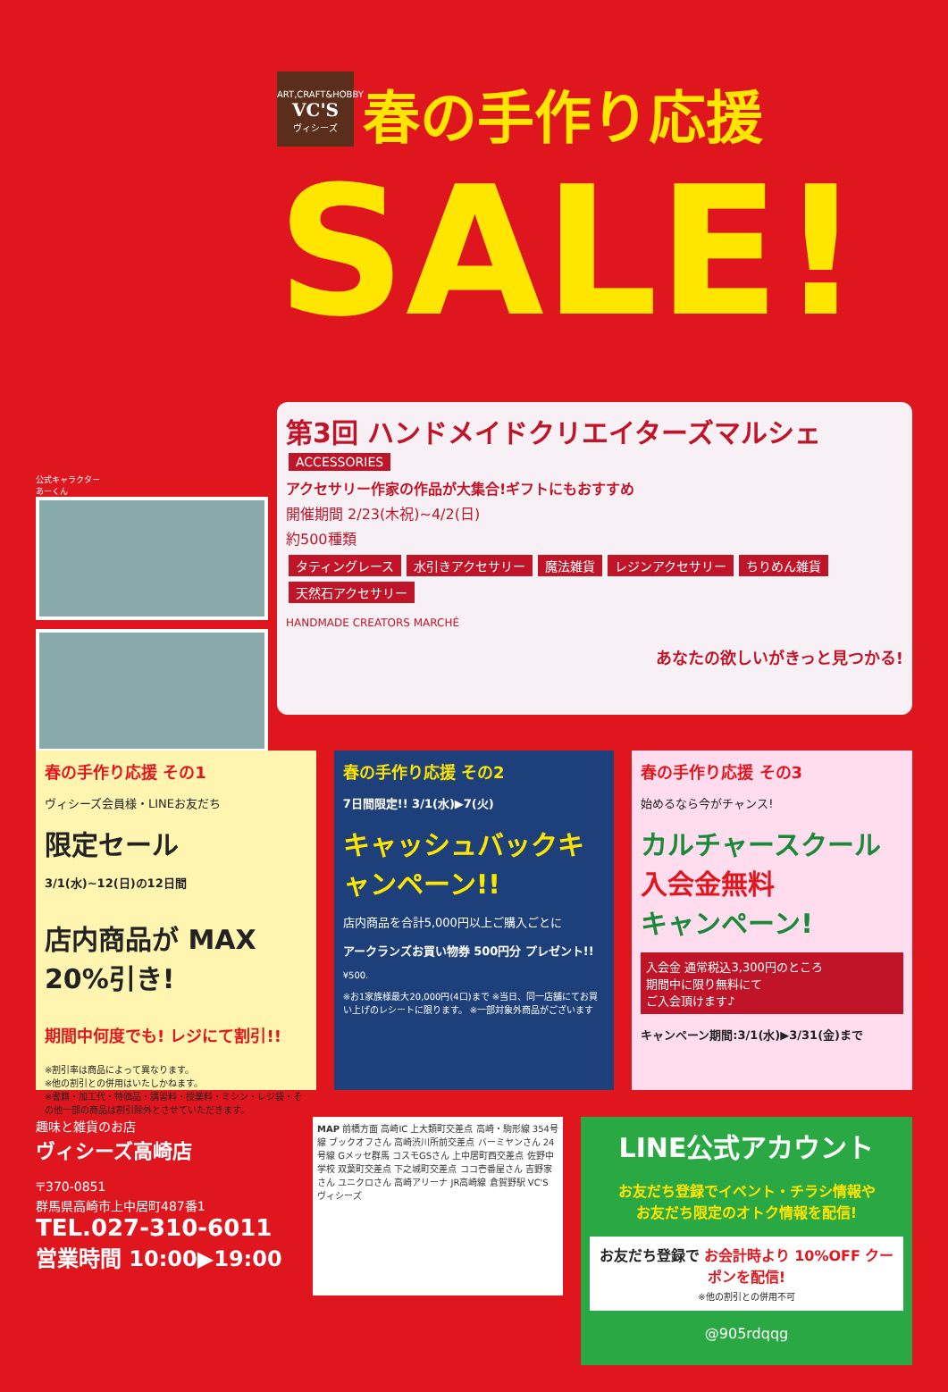ART,CRAFT&HOBBY VC'S ヴィシーズ
春の手作り応援
SALE!
公式キャラクター
あーくん
第3回 ハンドメイドクリエイターズマルシェ
ACCESSORIES
アクセサリー作家の作品が大集合!ギフトにもおすすめ
開催期間 2/23(木祝)~4/2(日)
約500種類
タティングレース 水引きアクセサリー 魔法雑貨 レジンアクセサリー ちりめん雑貨 天然石アクセサリー
HANDMADE CREATORS MARCHÉ
あなたの欲しいがきっと見つかる!
春の手作り応援 その1
ヴィシーズ会員様・LINEお友だち
限定セール
3/1(水)~12(日)の12日間
店内商品が MAX 20%引き!
期間中何度でも! レジにて割引!!
※割引率は商品によって異なります。
※他の割引との併用はいたしかねます。
※書籍・加工代・特価品・講習料・授業料・ミシン・レジ袋・その他一部の商品は割引除外とさせていただきます。
春の手作り応援 その2
7日間限定!! 3/1(水)▶7(火)
キャッシュバックキャンペーン!!
店内商品を合計5,000円以上ご購入ごとに
アークランズお買い物券 500円分 プレゼント!!
¥500.
※お1家族様最大20,000円(4口)まで ※当日、同一店舗にてお買い上げのレシートに限ります。 ※一部対象外商品がございます
春の手作り応援 その3
始めるなら今がチャンス!
カルチャースクール
入会金無料
キャンペーン!
入会金 通常税込3,300円のところ
期間中に限り無料にて
ご入会頂けます♪
キャンペーン期間:3/1(水)▶3/31(金)まで
趣味と雑貨のお店
ヴィシーズ高崎店
〒370-0851
群馬県高崎市上中居町487番1
TEL.027-310-6011
営業時間 10:00▶19:00
MAP 前橋方面 高崎IC 上大類町交差点 高崎・駒形線 354号線 ブックオフさん 高崎渋川所前交差点 バーミヤンさん 24号線 Gメッセ群馬 コスモGSさん 上中居町西交差点 佐野中学校 双葉町交差点 下之城町交差点 ココ壱番屋さん 吉野家さん ユニクロさん 高崎アリーナ JR高崎線 倉賀野駅 VC'S ヴィシーズ
LINE公式アカウント
お友だち登録でイベント・チラシ情報や
お友だち限定のオトク情報を配信!
お友だち登録で お会計時より 10%OFF クーポンを配信!
※他の割引との併用不可
@905rdqqg